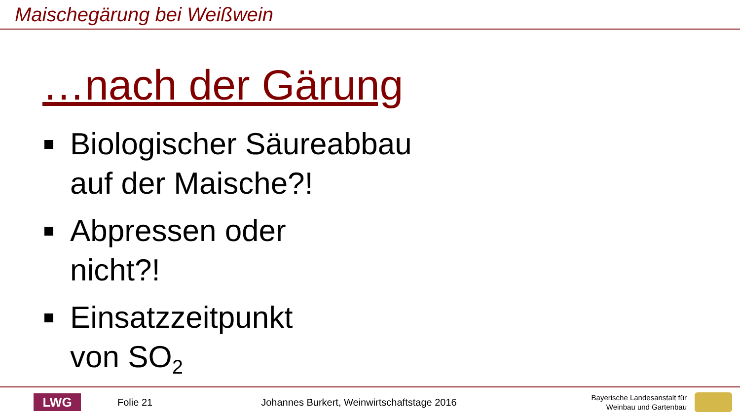Maischegärung bei Weißwein
…nach der Gärung
Biologischer Säureabbau
auf der Maische?!
Abpressen oder
nicht?!
Einsatzzeitpunkt
von SO<sub>2</sub>
LWG
Folie 21
Johannes Burkert, Weinwirtschaftstage 2016
Bayerische Landesanstalt für
Weinbau und Gartenbau